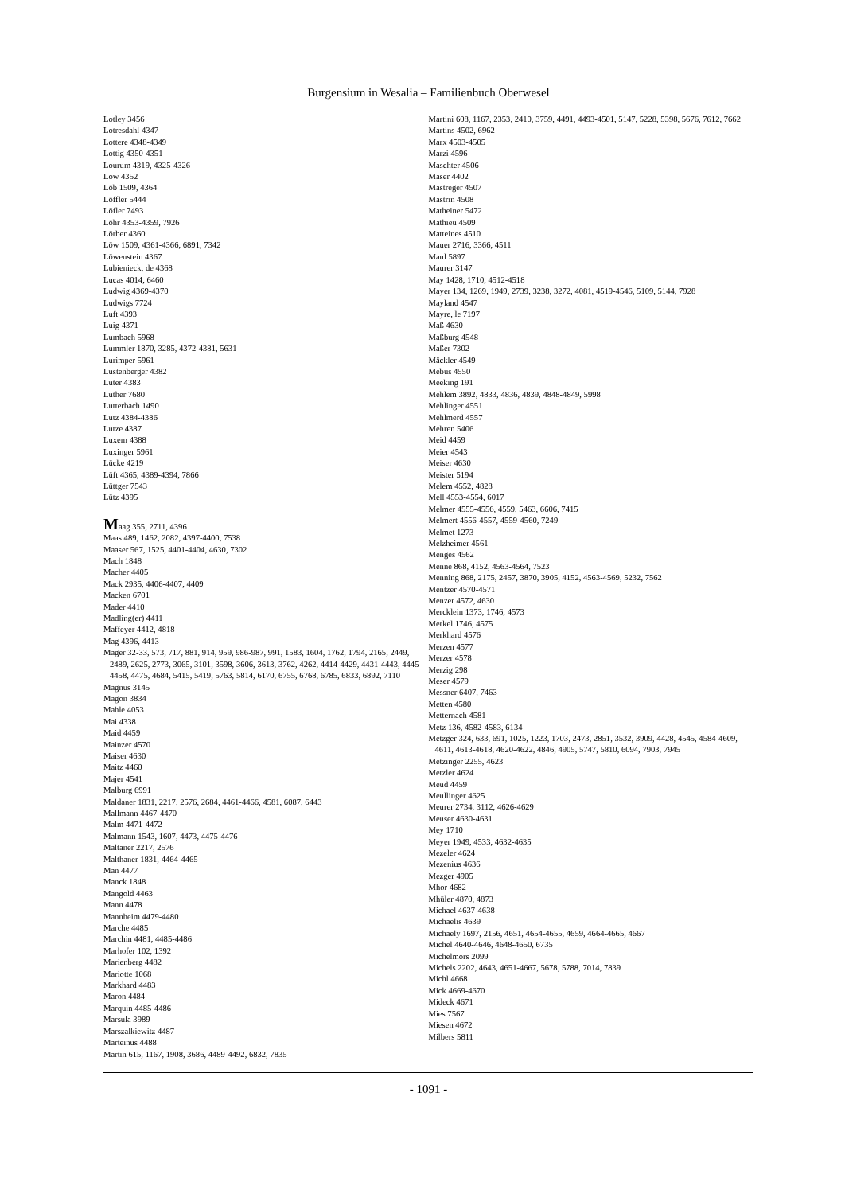Burgensium in Wesalia – Familienbuch Oberwesel
Lotley 3456
Lotresdahl 4347
Lottere 4348-4349
Lottig 4350-4351
Lourum 4319, 4325-4326
Low 4352
Löb 1509, 4364
Löffler 5444
Löfler 7493
Löhr 4353-4359, 7926
Lörber 4360
Löw 1509, 4361-4366, 6891, 7342
Löwenstein 4367
Lubienieck, de 4368
Lucas 4014, 6460
Ludwig 4369-4370
Ludwigs 7724
Luft 4393
Luig 4371
Lumbach 5968
Lummler 1870, 3285, 4372-4381, 5631
Lurimper 5961
Lustenberger 4382
Luter 4383
Luther 7680
Lutterbach 1490
Lutz 4384-4386
Lutze 4387
Luxem 4388
Luxinger 5961
Lücke 4219
Lüft 4365, 4389-4394, 7866
Lüttger 7543
Lütz 4395
Maag 355, 2711, 4396
Maas 489, 1462, 2082, 4397-4400, 7538
Maaser 567, 1525, 4401-4404, 4630, 7302
Mach 1848
Macher 4405
Mack 2935, 4406-4407, 4409
Macken 6701
Mader 4410
Madling(er) 4411
Maffeyer 4412, 4818
Mag 4396, 4413
Mager 32-33, 573, 717, 881, 914, 959, 986-987, 991, 1583, 1604, 1762, 1794, 2165, 2449, 2489, 2625, 2773, 3065, 3101, 3598, 3606, 3613, 3762, 4262, 4414-4429, 4431-4443, 4445-4458, 4475, 4684, 5415, 5419, 5763, 5814, 6170, 6755, 6768, 6785, 6833, 6892, 7110
Magnus 3145
Magon 3834
Mahle 4053
Mai 4338
Maid 4459
Mainzer 4570
Maiser 4630
Maitz 4460
Majer 4541
Malburg 6991
Maldaner 1831, 2217, 2576, 2684, 4461-4466, 4581, 6087, 6443
Mallmann 4467-4470
Malm 4471-4472
Malmann 1543, 1607, 4473, 4475-4476
Maltaner 2217, 2576
Malthaner 1831, 4464-4465
Man 4477
Manck 1848
Mangold 4463
Mann 4478
Mannheim 4479-4480
Marche 4485
Marchin 4481, 4485-4486
Marhofer 102, 1392
Marienberg 4482
Mariotte 1068
Markhard 4483
Maron 4484
Marquin 4485-4486
Marsula 3989
Marszalkiewitz 4487
Marteinus 4488
Martin 615, 1167, 1908, 3686, 4489-4492, 6832, 7835
Martini 608, 1167, 2353, 2410, 3759, 4491, 4493-4501, 5147, 5228, 5398, 5676, 7612, 7662
Martins 4502, 6962
Marx 4503-4505
Marzi 4596
Maschter 4506
Maser 4402
Mastreger 4507
Mastrin 4508
Matheiner 5472
Mathieu 4509
Matteines 4510
Mauer 2716, 3366, 4511
Maul 5897
Maurer 3147
May 1428, 1710, 4512-4518
Mayer 134, 1269, 1949, 2739, 3238, 3272, 4081, 4519-4546, 5109, 5144, 7928
Mayland 4547
Mayre, le 7197
Maß 4630
Maßburg 4548
Maßer 7302
Mäckler 4549
Mebus 4550
Meeking 191
Mehlem 3892, 4833, 4836, 4839, 4848-4849, 5998
Mehlinger 4551
Mehlmerd 4557
Mehren 5406
Meid 4459
Meier 4543
Meiser 4630
Meister 5194
Melem 4552, 4828
Mell 4553-4554, 6017
Melmer 4555-4556, 4559, 5463, 6606, 7415
Melmert 4556-4557, 4559-4560, 7249
Melmet 1273
Melzheimer 4561
Menges 4562
Menne 868, 4152, 4563-4564, 7523
Menning 868, 2175, 2457, 3870, 3905, 4152, 4563-4569, 5232, 7562
Mentzer 4570-4571
Menzer 4572, 4630
Mercklein 1373, 1746, 4573
Merkel 1746, 4575
Merkhard 4576
Merzen 4577
Merzer 4578
Merzig 298
Meser 4579
Messner 6407, 7463
Metten 4580
Metternach 4581
Metz 136, 4582-4583, 6134
Metzger 324, 633, 691, 1025, 1223, 1703, 2473, 2851, 3532, 3909, 4428, 4545, 4584-4609, 4611, 4613-4618, 4620-4622, 4846, 4905, 5747, 5810, 6094, 7903, 7945
Metzinger 2255, 4623
Metzler 4624
Meud 4459
Meullinger 4625
Meurer 2734, 3112, 4626-4629
Meuser 4630-4631
Mey 1710
Meyer 1949, 4533, 4632-4635
Mezeler 4624
Mezenius 4636
Mezger 4905
Mhor 4682
Mhüler 4870, 4873
Michael 4637-4638
Michaelis 4639
Michaely 1697, 2156, 4651, 4654-4655, 4659, 4664-4665, 4667
Michel 4640-4646, 4648-4650, 6735
Michelmors 2099
Michels 2202, 4643, 4651-4667, 5678, 5788, 7014, 7839
Michl 4668
Mick 4669-4670
Mideck 4671
Mies 7567
Miesen 4672
Milbers 5811
- 1091 -